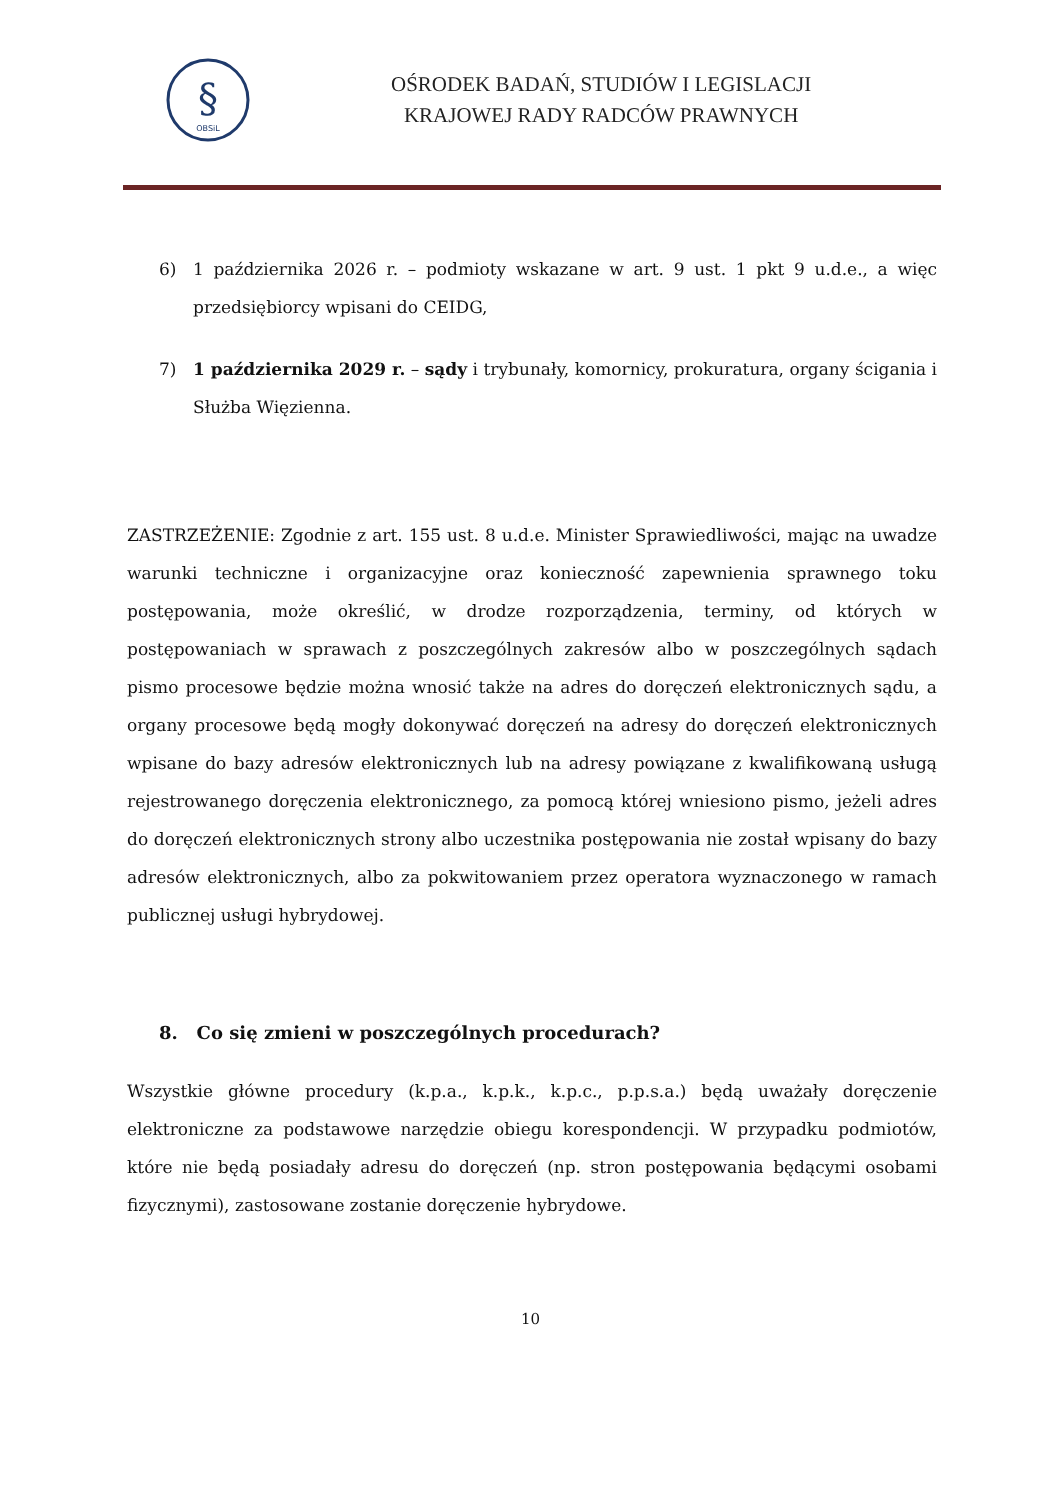§
OBSiL
OŚRODEK BADAŃ, STUDIÓW I LEGISLACJI
KRAJOWEJ RADY RADCÓW PRAWNYCH
6) 1 października 2026 r. – podmioty wskazane w art. 9 ust. 1 pkt 9 u.d.e., a więc przedsiębiorcy wpisani do CEIDG,
7) 1 października 2029 r. – sądy i trybunały, komornicy, prokuratura, organy ścigania i Służba Więzienna.
ZASTRZEŻENIE: Zgodnie z art. 155 ust. 8 u.d.e. Minister Sprawiedliwości, mając na uwadze warunki techniczne i organizacyjne oraz konieczność zapewnienia sprawnego toku postępowania, może określić, w drodze rozporządzenia, terminy, od których w postępowaniach w sprawach z poszczególnych zakresów albo w poszczególnych sądach pismo procesowe będzie można wnosić także na adres do doręczeń elektronicznych sądu, a organy procesowe będą mogły dokonywać doręczeń na adresy do doręczeń elektronicznych wpisane do bazy adresów elektronicznych lub na adresy powiązane z kwalifikowaną usługą rejestrowanego doręczenia elektronicznego, za pomocą której wniesiono pismo, jeżeli adres do doręczeń elektronicznych strony albo uczestnika postępowania nie został wpisany do bazy adresów elektronicznych, albo za pokwitowaniem przez operatora wyznaczonego w ramach publicznej usługi hybrydowej.
8. Co się zmieni w poszczególnych procedurach?
Wszystkie główne procedury (k.p.a., k.p.k., k.p.c., p.p.s.a.) będą uważały doręczenie elektroniczne za podstawowe narzędzie obiegu korespondencji. W przypadku podmiotów, które nie będą posiadały adresu do doręczeń (np. stron postępowania będącymi osobami fizycznymi), zastosowane zostanie doręczenie hybrydowe.
10